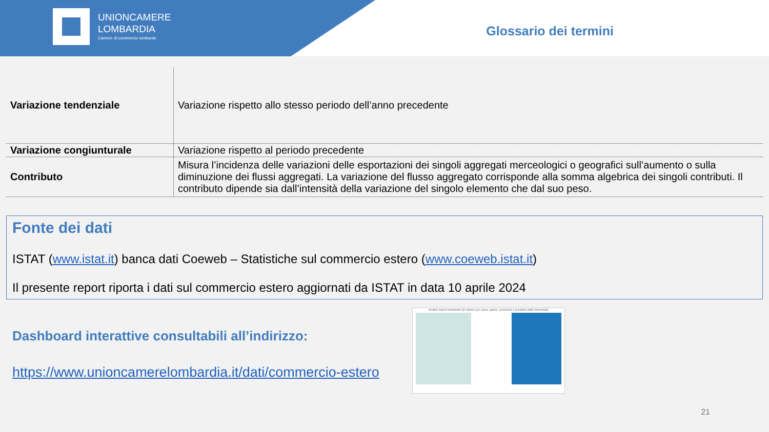UNIONCAMERE
LOMBARDIA
Camere di commercio lombarde
Glossario dei termini
| Variazione tendenziale | Variazione rispetto allo stesso periodo dell’anno precedente |
| Variazione congiunturale | Variazione rispetto al periodo precedente |
| Contributo | Misura l’incidenza delle variazioni delle esportazioni dei singoli aggregati merceologici o geografici sull’aumento o sulla diminuzione dei flussi aggregati. La variazione del flusso aggregato corrisponde alla somma algebrica dei singoli contributi. Il contributo dipende sia dall’intensità della variazione del singolo elemento che dal suo peso. |
Fonte dei dati
ISTAT (www.istat.it) banca dati Coeweb – Statistiche sul commercio estero (www.coeweb.istat.it)
Il presente report riporta i dati sul commercio estero aggiornati da ISTAT in data 10 aprile 2024
Dashboard interattive consultabili all’indirizzo:
https://www.unioncamerelombardia.it/dati/commercio-estero
Analisi export lombardo (in valore) per area, paese, provincia e prodotto (dati trimestrali)
21